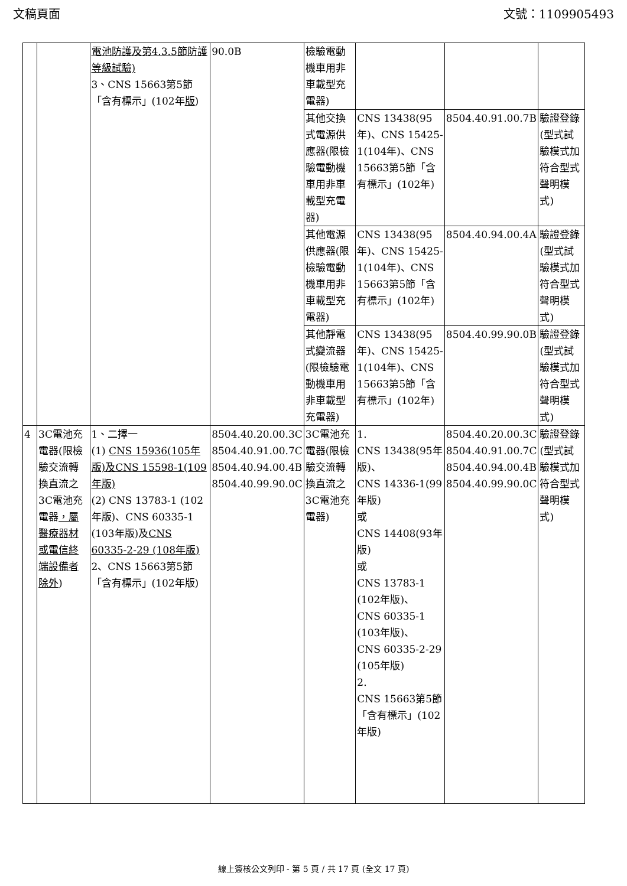文稿頁面 文號：1109905493
| | | 電池防護及第4.3.5節防護等級試驗) 3、CNS 15663第5節「含有標示」(102年 版 ) | 90.0B | 檢驗電動機車用非車載型充電器) | | | |
| | | | | 其他交換式電源供應器(限檢驗電動機車用非車載型充電器) | CNS 13438(95年)、CNS 15425-1(104年)、CNS 15663第5節「含有標示」(102年) | 8504.40.91.00.7B | 驗證登錄(型式試驗模式加符合型式聲明模式) |
| | | | | 其他電源供應器(限檢驗電動機車用非車載型充電器) | CNS 13438(95年)、CNS 15425-1(104年)、CNS 15663第5節「含有標示」(102年) | 8504.40.94.00.4A | 驗證登錄(型式試驗模式加符合型式聲明模式) |
| | | | | 其他靜電式變流器(限檢驗電動機車用非車載型充電器) | CNS 13438(95年)、CNS 15425-1(104年)、CNS 15663第5節「含有標示」(102年) | 8504.40.99.90.0B | 驗證登錄(型式試驗模式加符合型式聲明模式) |
| 4 | 3C電池充電器(限檢驗交流轉換直流之3C電池充電器 ，屬醫療器材或電信終端設備者除外 ) | 1、二擇一 (1) CNS 15936(105年版)及CNS 15598-1(109年版) (2) CNS 13783-1 (102年版)、CNS 60335-1 (103年版)及 CNS 60335-2-29 (108年版) 2、CNS 15663第5節「含有標示」(102年版) | 8504.40.20.00.3C 8504.40.91.00.7C 8504.40.94.00.4B 8504.40.99.90.0C | 3C電池充電器(限檢驗交流轉換直流之3C電池充電器) | 1. CNS 13438(95年版)、 CNS 14336-1(99年版) 或 CNS 14408(93年版) 或 CNS 13783-1 (102年版)、 CNS 60335-1 (103年版)、 CNS 60335-2-29 (105年版) 2. CNS 15663第5節「含有標示」(102年版) | 8504.40.20.00.3C 8504.40.91.00.7C 8504.40.94.00.4B 8504.40.99.90.0C | 驗證登錄(型式試驗模式加符合型式聲明模式) |
線上簽核公文列印 - 第 5 頁 / 共 17 頁 (全文 17 頁)